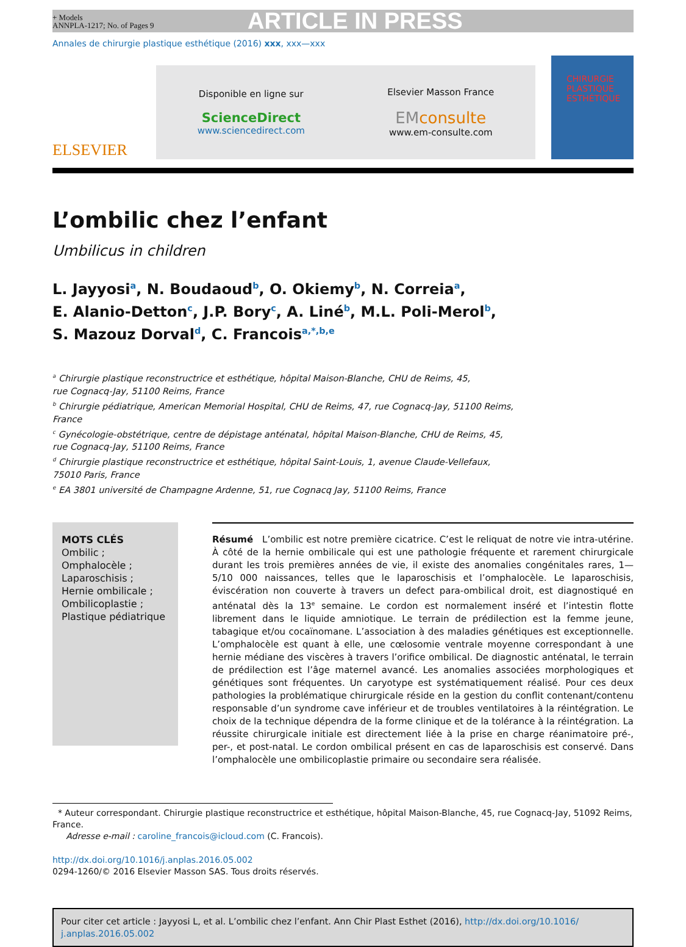+ Models
ANNPLA-1217; No. of Pages 9
ARTICLE IN PRESS
Annales de chirurgie plastique esthétique (2016) xxx, xxx—xxx
ELSEVIER
Disponible en ligne sur
ScienceDirect
www.sciencedirect.com
Elsevier Masson France
EM consulte
www.em-consulte.com
CHIRURGIE
PLASTIQUE
ESTHÉTIQUE
L’ombilic chez l’enfant
Umbilicus in children
L. Jayyosi<sup>a</sup>, N. Boudaoud<sup>b</sup>, O. Okiemy<sup>b</sup>, N. Correia<sup>a</sup>,
E. Alanio-Detton<sup>c</sup>, J.P. Bory<sup>c</sup>, A. Liné<sup>b</sup>, M.L. Poli-Merol<sup>b</sup>,
S. Mazouz Dorval<sup>d</sup>, C. Francois<sup>a,*,b,e</sup>
<sup>a</sup> Chirurgie plastique reconstructrice et esthétique, hôpital Maison-Blanche, CHU de Reims, 45,
rue Cognacq-Jay, 51100 Reims, France
<sup>b</sup> Chirurgie pédiatrique, American Memorial Hospital, CHU de Reims, 47, rue Cognacq-Jay, 51100 Reims,
France
<sup>c</sup> Gynécologie-obstétrique, centre de dépistage anténatal, hôpital Maison-Blanche, CHU de Reims, 45,
rue Cognacq-Jay, 51100 Reims, France
<sup>d</sup> Chirurgie plastique reconstructrice et esthétique, hôpital Saint-Louis, 1, avenue Claude-Vellefaux,
75010 Paris, France
<sup>e</sup> EA 3801 université de Champagne Ardenne, 51, rue Cognacq Jay, 51100 Reims, France
MOTS CLÉS
Ombilic ;
Omphalocèle ;
Laparoschisis ;
Hernie ombilicale ;
Ombilicoplastie ;
Plastique pédiatrique
Résumé L’ombilic est notre première cicatrice. C’est le reliquat de notre vie intra-utérine. À côté de la hernie ombilicale qui est une pathologie fréquente et rarement chirurgicale durant les trois premières années de vie, il existe des anomalies congénitales rares, 1—5/10 000 naissances, telles que le laparoschisis et l’omphalocèle. Le laparoschisis, éviscération non couverte à travers un defect para-ombilical droit, est diagnostiqué en anténatal dès la 13<sup>e</sup> semaine. Le cordon est normalement inséré et l’intestin flotte librement dans le liquide amniotique. Le terrain de prédilection est la femme jeune, tabagique et/ou cocaïnomane. L’association à des maladies génétiques est exceptionnelle. L’omphalocèle est quant à elle, une cœlosomie ventrale moyenne correspondant à une hernie médiane des viscères à travers l’orifice ombilical. De diagnostic anténatal, le terrain de prédilection est l’âge maternel avancé. Les anomalies associées morphologiques et génétiques sont fréquentes. Un caryotype est systématiquement réalisé. Pour ces deux pathologies la problématique chirurgicale réside en la gestion du conflit contenant/contenu responsable d’un syndrome cave inférieur et de troubles ventilatoires à la réintégration. Le choix de la technique dépendra de la forme clinique et de la tolérance à la réintégration. La réussite chirurgicale initiale est directement liée à la prise en charge réanimatoire pré-, per-, et post-natal. Le cordon ombilical présent en cas de laparoschisis est conservé. Dans l’omphalocèle une ombilicoplastie primaire ou secondaire sera réalisée.
* Auteur correspondant. Chirurgie plastique reconstructrice et esthétique, hôpital Maison-Blanche, 45, rue Cognacq-Jay, 51092 Reims, France.
Adresse e-mail : caroline_francois@icloud.com (C. Francois).
http://dx.doi.org/10.1016/j.anplas.2016.05.002
0294-1260/© 2016 Elsevier Masson SAS. Tous droits réservés.
Pour citer cet article : Jayyosi L, et al. L’ombilic chez l’enfant. Ann Chir Plast Esthet (2016), http://dx.doi.org/10.1016/ j.anplas.2016.05.002